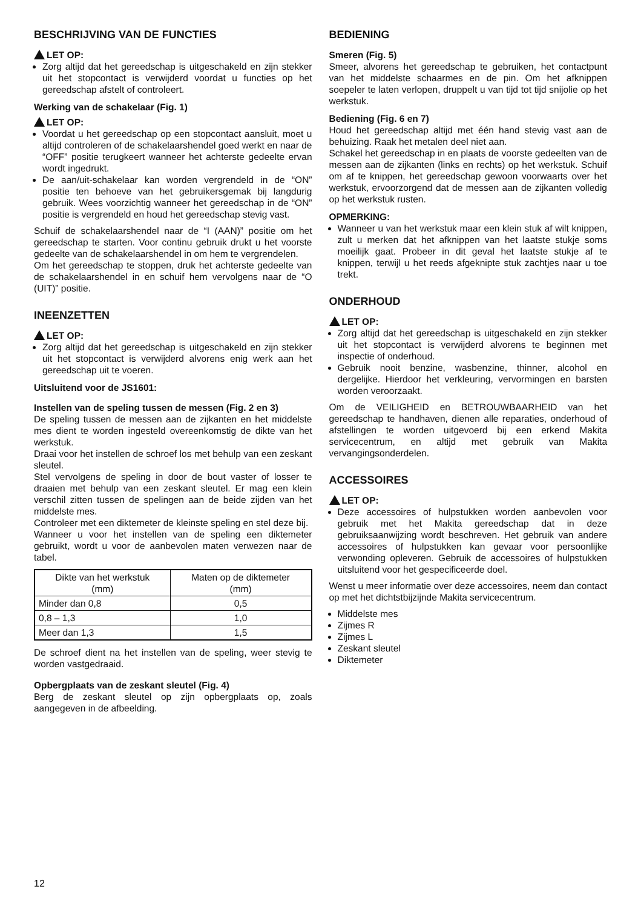BESCHRIJVING VAN DE FUNCTIES
LET OP:
Zorg altijd dat het gereedschap is uitgeschakeld en zijn stekker uit het stopcontact is verwijderd voordat u functies op het gereedschap afstelt of controleert.
Werking van de schakelaar (Fig. 1)
LET OP:
Voordat u het gereedschap op een stopcontact aansluit, moet u altijd controleren of de schakelaarshendel goed werkt en naar de “OFF” positie terugkeert wanneer het achterste gedeelte ervan wordt ingedrukt.
De aan/uit-schakelaar kan worden vergrendeld in de “ON” positie ten behoeve van het gebruikersgemak bij langdurig gebruik. Wees voorzichtig wanneer het gereedschap in de “ON” positie is vergrendeld en houd het gereedschap stevig vast.
Schuif de schakelaarshendel naar de “I (AAN)” positie om het gereedschap te starten. Voor continu gebruik drukt u het voorste gedeelte van de schakelaarshendel in om hem te vergrendelen.
Om het gereedschap te stoppen, druk het achterste gedeelte van de schakelaarshendel in en schuif hem vervolgens naar de “O (UIT)” positie.
INEENZETTEN
LET OP:
Zorg altijd dat het gereedschap is uitgeschakeld en zijn stekker uit het stopcontact is verwijderd alvorens enig werk aan het gereedschap uit te voeren.
Uitsluitend voor de JS1601:
Instellen van de speling tussen de messen (Fig. 2 en 3)
De speling tussen de messen aan de zijkanten en het middelste mes dient te worden ingesteld overeenkomstig de dikte van het werkstuk.
Draai voor het instellen de schroef los met behulp van een zeskant sleutel.
Stel vervolgens de speling in door de bout vaster of losser te draaien met behulp van een zeskant sleutel. Er mag een klein verschil zitten tussen de spelingen aan de beide zijden van het middelste mes.
Controleer met een diktemeter de kleinste speling en stel deze bij.
Wanneer u voor het instellen van de speling een diktemeter gebruikt, wordt u voor de aanbevolen maten verwezen naar de tabel.
| Dikte van het werkstuk (mm) | Maten op de diktemeter (mm) |
| --- | --- |
| Minder dan 0,8 | 0,5 |
| 0,8 – 1,3 | 1,0 |
| Meer dan 1,3 | 1,5 |
De schroef dient na het instellen van de speling, weer stevig te worden vastgedraaid.
Opbergplaats van de zeskant sleutel (Fig. 4)
Berg de zeskant sleutel op zijn opbergplaats op, zoals aangegeven in de afbeelding.
BEDIENING
Smeren (Fig. 5)
Smeer, alvorens het gereedschap te gebruiken, het contactpunt van het middelste schaarmes en de pin. Om het afknippen soepeler te laten verlopen, druppelt u van tijd tot tijd snijolie op het werkstuk.
Bediening (Fig. 6 en 7)
Houd het gereedschap altijd met één hand stevig vast aan de behuizing. Raak het metalen deel niet aan.
Schakel het gereedschap in en plaats de voorste gedeelten van de messen aan de zijkanten (links en rechts) op het werkstuk. Schuif om af te knippen, het gereedschap gewoon voorwaarts over het werkstuk, ervoorzorgend dat de messen aan de zijkanten volledig op het werkstuk rusten.
OPMERKING:
Wanneer u van het werkstuk maar een klein stuk af wilt knippen, zult u merken dat het afknippen van het laatste stukje soms moeilijk gaat. Probeer in dit geval het laatste stukje af te knippen, terwijl u het reeds afgeknipte stuk zachtjes naar u toe trekt.
ONDERHOUD
LET OP:
Zorg altijd dat het gereedschap is uitgeschakeld en zijn stekker uit het stopcontact is verwijderd alvorens te beginnen met inspectie of onderhoud.
Gebruik nooit benzine, wasbenzine, thinner, alcohol en dergelijke. Hierdoor het verkleuring, vervormingen en barsten worden veroorzaakt.
Om de VEILIGHEID en BETROUWBAARHEID van het gereedschap te handhaven, dienen alle reparaties, onderhoud of afstellingen te worden uitgevoerd bij een erkend Makita servicecentrum, en altijd met gebruik van Makita vervangingsonderdelen.
ACCESSOIRES
LET OP:
Deze accessoires of hulpstukken worden aanbevolen voor gebruik met het Makita gereedschap dat in deze gebruiksaanwijzing wordt beschreven. Het gebruik van andere accessoires of hulpstukken kan gevaar voor persoonlijke verwonding opleveren. Gebruik de accessoires of hulpstukken uitsluitend voor het gespecificeerde doel.
Wenst u meer informatie over deze accessoires, neem dan contact op met het dichtstbijzijnde Makita servicecentrum.
Middelste mes
Zijmes R
Zijmes L
Zeskant sleutel
Diktemeter
12